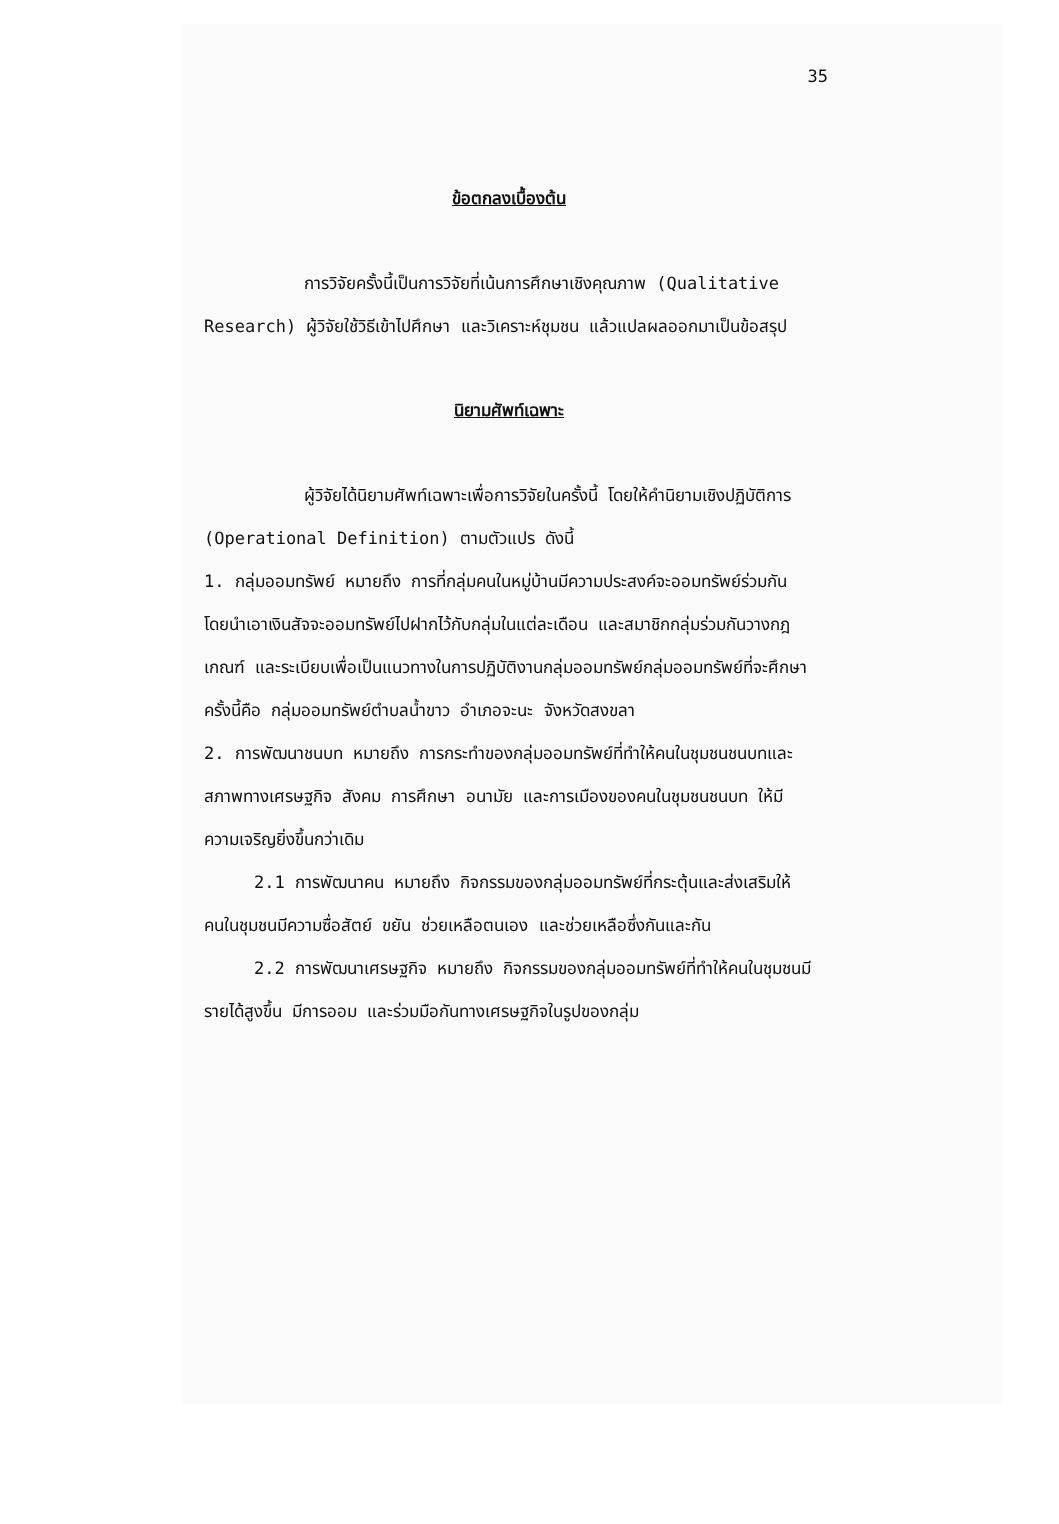35
ข้อตกลงเบื้องต้น
การวิจัยครั้งนี้เป็นการวิจัยที่เน้นการศึกษาเชิงคุณภาพ (Qualitative Research) ผู้วิจัยใช้วิธีเข้าไปศึกษา และวิเคราะห์ชุมชน แล้วแปลผลออกมาเป็นข้อสรุป
นิยามศัพท์เฉพาะ
ผู้วิจัยได้นิยามศัพท์เฉพาะเพื่อการวิจัยในครั้งนี้ โดยให้คำนิยามเชิงปฏิบัติการ (Operational Definition) ตามตัวแปร ดังนี้
1. กลุ่มออมทรัพย์ หมายถึง การที่กลุ่มคนในหมู่บ้านมีความประสงค์จะออมทรัพย์ร่วมกัน โดยนำเอาเงินสัจจะออมทรัพย์ไปฝากไว้กับกลุ่มในแต่ละเดือน และสมาชิกกลุ่มร่วมกันวางกฎเกณฑ์ และระเบียบเพื่อเป็นแนวทางในการปฏิบัติงานกลุ่มออมทรัพย์กลุ่มออมทรัพย์ที่จะศึกษาครั้งนี้คือ กลุ่มออมทรัพย์ตำบลน้ำขาว อำเภอจะนะ จังหวัดสงขลา
2. การพัฒนาชนบท หมายถึง การกระทำของกลุ่มออมทรัพย์ที่ทำให้คนในชุมชนชนบทและสภาพทางเศรษฐกิจ สังคม การศึกษา อนามัย และการเมืองของคนในชุมชนชนบท ให้มีความเจริญยิ่งขึ้นกว่าเดิม
2.1 การพัฒนาคน หมายถึง กิจกรรมของกลุ่มออมทรัพย์ที่กระตุ้นและส่งเสริมให้คนในชุมชนมีความซื่อสัตย์ ขยัน ช่วยเหลือตนเอง และช่วยเหลือซึ่งกันและกัน
2.2 การพัฒนาเศรษฐกิจ หมายถึง กิจกรรมของกลุ่มออมทรัพย์ที่ทำให้คนในชุมชนมีรายได้สูงขึ้น มีการออม และร่วมมือกันทางเศรษฐกิจในรูปของกลุ่ม